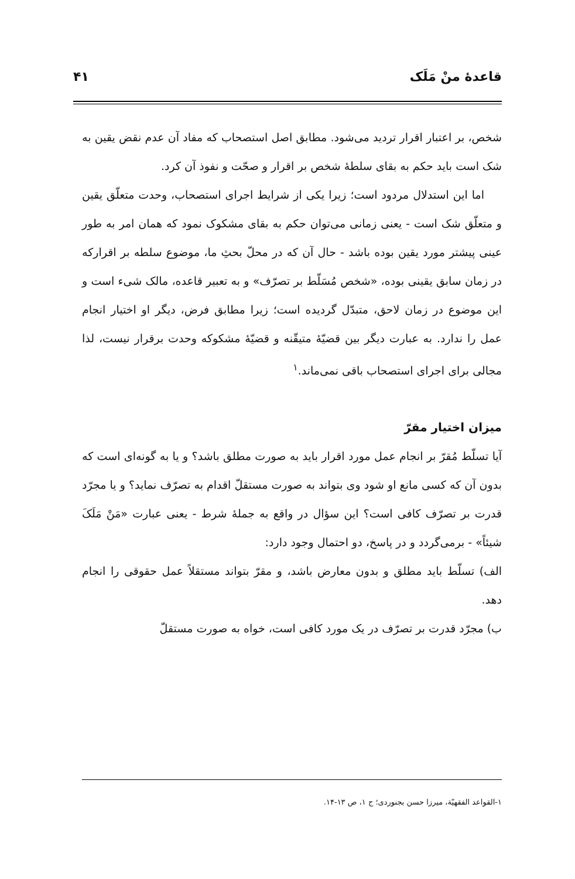قاعدهٔ منْ مَلَک ۴۱
شخص، بر اعتبار اقرار تردید می‌شود. مطابق اصل استصحاب که مفاد آن عدم نقض یقین به شک است باید حکم به بقای سلطهٔ شخص بر اقرار و صحّت و نفوذ آن کرد.
اما این استدلال مردود است؛ زیرا یکی از شرایط اجرای استصحاب، وحدت متعلّق یقین و متعلّق شک است - یعنی زمانی می‌توان حکم به بقای مشکوک نمود که همان امر به طور عینی پیشتر مورد یقین بوده باشد - حال آن که در محلّ بحثِ ما، موضوع سلطه بر اقرارکه در زمان سابق یقینی بوده، «شخص مُسَلّط بر تصرّف» و به تعبیر قاعده، مالک شیء است و این موضوع در زمان لاحق، متبدّل گردیده است؛ زیرا مطابق فرض، دیگر او اختیار انجام عمل را ندارد. به عبارت دیگر بین قضیّهٔ متیقّنه و قضیّهٔ مشکوکه وحدت برقرار نیست، لذا مجالی برای اجرای استصحاب باقی نمی‌ماند.<sup>۱</sup>
میزان اختیار مقرّ
آیا تسلّط مُقرّ بر انجام عمل مورد اقرار باید به صورت مطلق باشد؟ و یا به گونه‌ای است که بدون آن که کسی مانع او شود وی بتواند به صورت مستقلّ اقدام به تصرّف نماید؟ و یا مجرّد قدرت بر تصرّف کافی است؟ این سؤال در واقع به جملهٔ شرط - یعنی عبارت «مَنْ مَلَکَ شیئاً» - برمی‌گردد و در پاسخ، دو احتمال وجود دارد:
الف) تسلّط باید مطلق و بدون معارض باشد، و مقرّ بتواند مستقلاً عمل حقوقی را انجام دهد.
ب) مجرّد قدرت بر تصرّف در یک مورد کافی است، خواه به صورت مستقلّ
۱-القواعد الفقهیّة، میرزا حسن بجنوردی؛ ج ۱، ص ۱۳-۱۴.